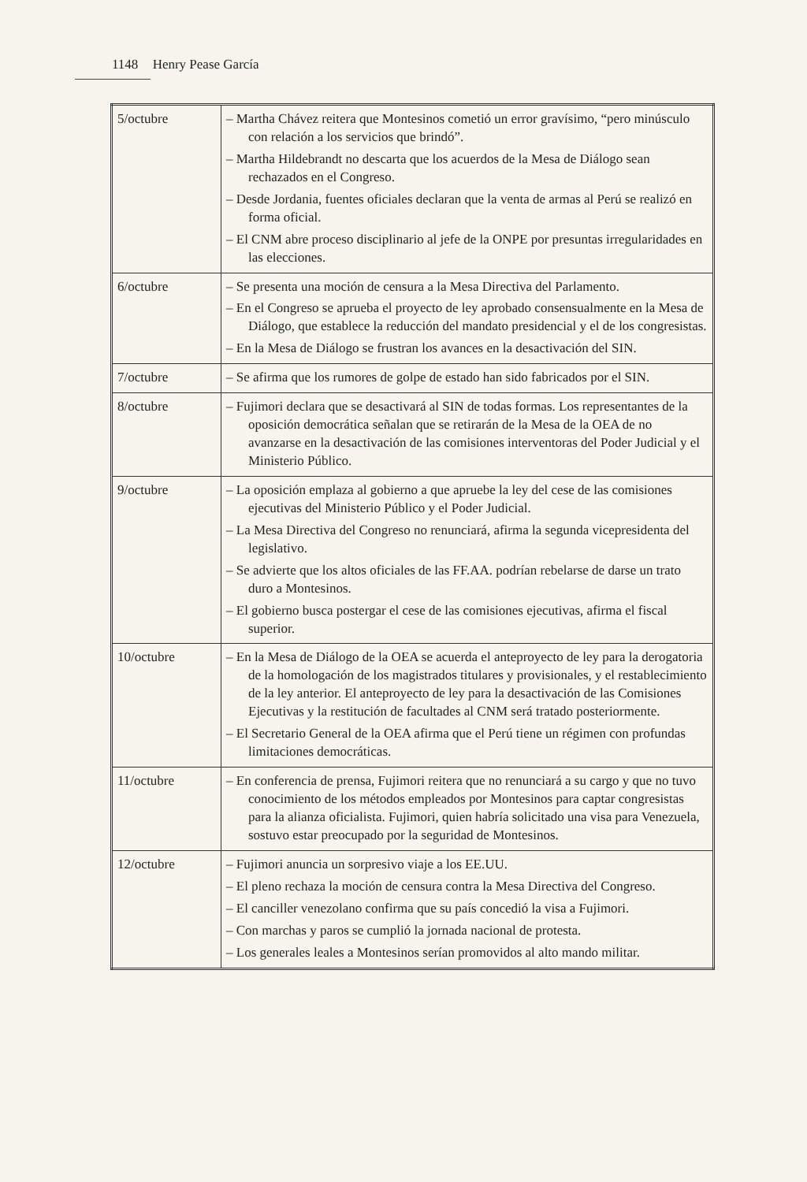1148 Henry Pease García
| 5/octubre | – Martha Chávez reitera que Montesinos cometió un error gravísimo, “pero minúsculo con relación a los servicios que brindó”. – Martha Hildebrandt no descarta que los acuerdos de la Mesa de Diálogo sean rechazados en el Congreso. – Desde Jordania, fuentes oficiales declaran que la venta de armas al Perú se realizó en forma oficial. – El CNM abre proceso disciplinario al jefe de la ONPE por presuntas irregularidades en las elecciones. |
| 6/octubre | – Se presenta una moción de censura a la Mesa Directiva del Parlamento. – En el Congreso se aprueba el proyecto de ley aprobado consensualmente en la Mesa de Diálogo, que establece la reducción del mandato presidencial y el de los congresistas. – En la Mesa de Diálogo se frustran los avances en la desactivación del SIN. |
| 7/octubre | – Se afirma que los rumores de golpe de estado han sido fabricados por el SIN. |
| 8/octubre | – Fujimori declara que se desactivará al SIN de todas formas. Los representantes de la oposición democrática señalan que se retirarán de la Mesa de la OEA de no avanzarse en la desactivación de las comisiones interventoras del Poder Judicial y el Ministerio Público. |
| 9/octubre | – La oposición emplaza al gobierno a que apruebe la ley del cese de las comisiones ejecutivas del Ministerio Público y el Poder Judicial. – La Mesa Directiva del Congreso no renunciará, afirma la segunda vicepresidenta del legislativo. – Se advierte que los altos oficiales de las FF.AA. podrían rebelarse de darse un trato duro a Montesinos. – El gobierno busca postergar el cese de las comisiones ejecutivas, afirma el fiscal superior. |
| 10/octubre | – En la Mesa de Diálogo de la OEA se acuerda el anteproyecto de ley para la derogatoria de la homologación de los magistrados titulares y provisionales, y el restablecimiento de la ley anterior. El anteproyecto de ley para la desactivación de las Comisiones Ejecutivas y la restitución de facultades al CNM será tratado posteriormente. – El Secretario General de la OEA afirma que el Perú tiene un régimen con profundas limitaciones democráticas. |
| 11/octubre | – En conferencia de prensa, Fujimori reitera que no renunciará a su cargo y que no tuvo conocimiento de los métodos empleados por Montesinos para captar congresistas para la alianza oficialista. Fujimori, quien habría solicitado una visa para Venezuela, sostuvo estar preocupado por la seguridad de Montesinos. |
| 12/octubre | – Fujimori anuncia un sorpresivo viaje a los EE.UU. – El pleno rechaza la moción de censura contra la Mesa Directiva del Congreso. – El canciller venezolano confirma que su país concedió la visa a Fujimori. – Con marchas y paros se cumplió la jornada nacional de protesta. – Los generales leales a Montesinos serían promovidos al alto mando militar. |